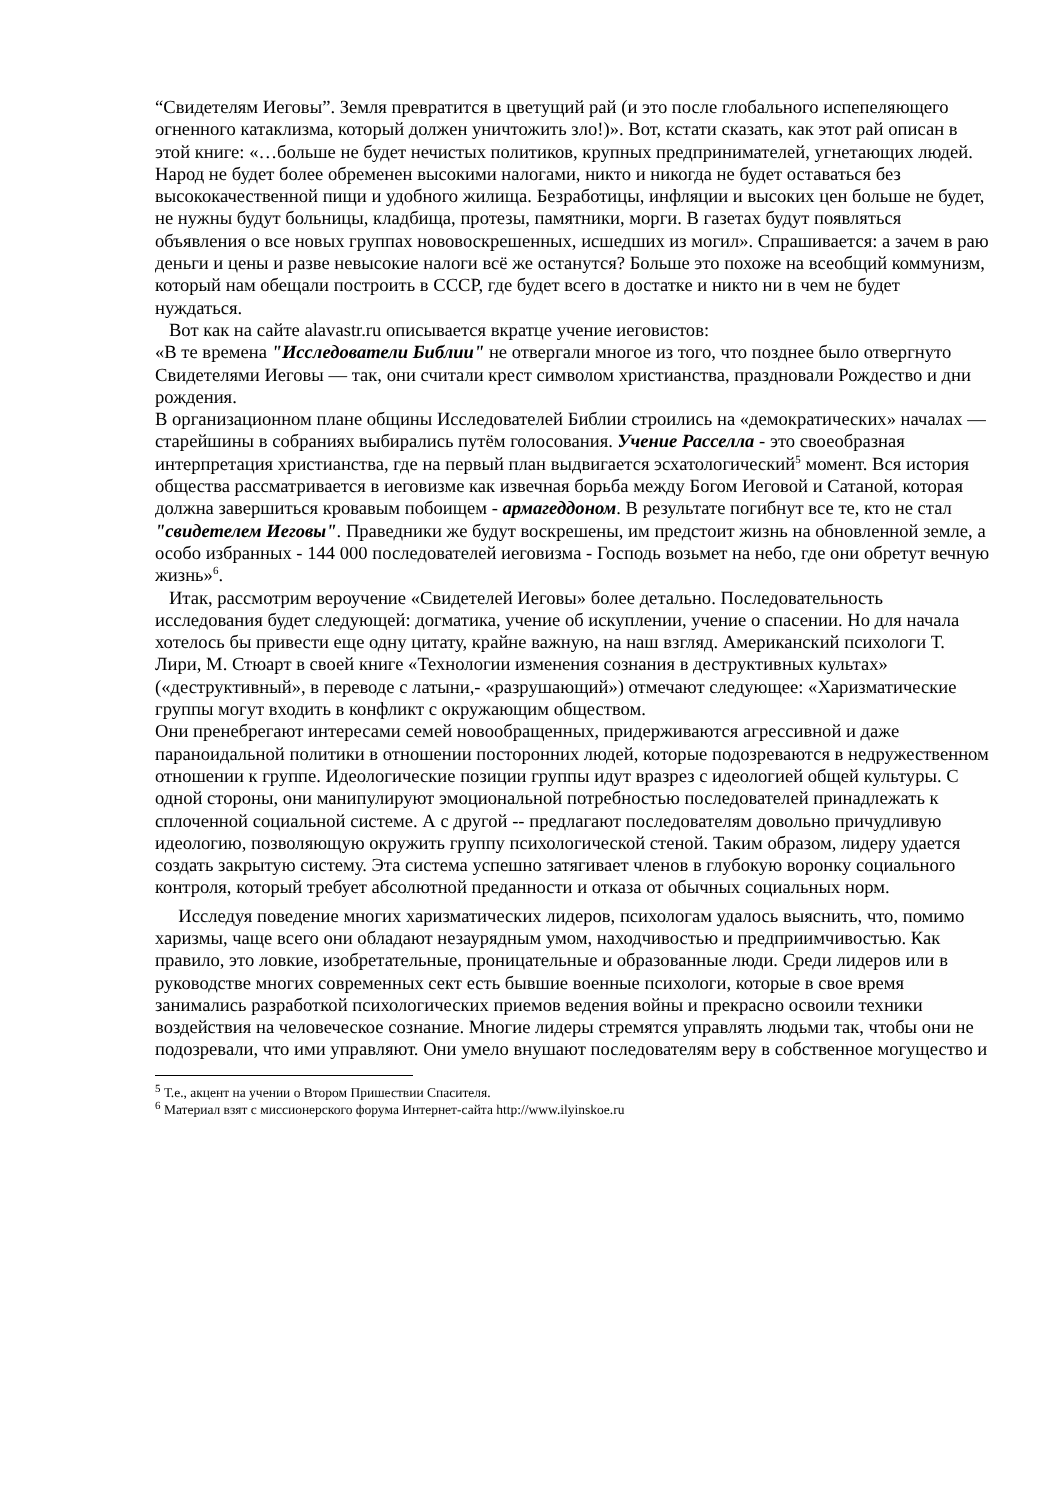“Свидетелям Иеговы”. Земля превратится в цветущий рай (и это после глобального испепеляющего огненного катаклизма, который должен уничтожить зло!)». Вот, кстати сказать, как этот рай описан в этой книге: «…больше не будет нечистых политиков, крупных предпринимателей, угнетающих людей. Народ не будет более обременен высокими налогами, никто и никогда не будет оставаться без высококачественной пищи и удобного жилища. Безработицы, инфляции и высоких цен больше не будет, не нужны будут больницы, кладбища, протезы, памятники, морги. В газетах будут появляться объявления о все новых группах нововоскрешенных, исшедших из могил». Спрашивается: а зачем в раю деньги и цены и разве невысокие налоги всё же останутся? Больше это похоже на всеобщий коммунизм, который нам обещали построить в СССР, где будет всего в достатке и никто ни в чем не будет нуждаться.
Вот как на сайте alavastr.ru описывается вкратце учение иеговистов:
«В те времена "Исследователи Библии" не отвергали многое из того, что позднее было отвергнуто Свидетелями Иеговы — так, они считали крест символом христианства, праздновали Рождество и дни рождения.
В организационном плане общины Исследователей Библии строились на «демократических» началах — старейшины в собраниях выбирались путём голосования. Учение Расселла - это своеобразная интерпретация христианства, где на первый план выдвигается эсхатологический<sup>5</sup> момент. Вся история общества рассматривается в иеговизме как извечная борьба между Богом Иеговой и Сатаной, которая должна завершиться кровавым побоищем - армагеддоном. В результате погибнут все те, кто не стал "свидетелем Иеговы". Праведники же будут воскрешены, им предстоит жизнь на обновленной земле, а особо избранных - 144 000 последователей иеговизма - Господь возьмет на небо, где они обретут вечную жизнь»<sup>6</sup>.
Итак, рассмотрим вероучение «Свидетелей Иеговы» более детально. Последовательность исследования будет следующей: догматика, учение об искуплении, учение о спасении. Но для начала хотелось бы привести еще одну цитату, крайне важную, на наш взгляд. Американский психологи Т. Лири, М. Стюарт в своей книге «Технологии изменения сознания в деструктивных культах» («деструктивный», в переводе с латыни,- «разрушающий») отмечают следующее: «Харизматические группы могут входить в конфликт с окружающим обществом.
Они пренебрегают интересами семей новообращенных, придерживаются агрессивной и даже параноидальной политики в отношении посторонних людей, которые подозреваются в недружественном отношении к группе. Идеологические позиции группы идут вразрез с идеологией общей культуры. С одной стороны, они манипулируют эмоциональной потребностью последователей принадлежать к сплоченной социальной системе. А с другой -- предлагают последователям довольно причудливую идеологию, позволяющую окружить группу психологической стеной. Таким образом, лидеру удается создать закрытую систему. Эта система успешно затягивает членов в глубокую воронку социального контроля, который требует абсолютной преданности и отказа от обычных социальных норм.
Исследуя поведение многих харизматических лидеров, психологам удалось выяснить, что, помимо харизмы, чаще всего они обладают незаурядным умом, находчивостью и предприимчивостью. Как правило, это ловкие, изобретательные, проницательные и образованные люди. Среди лидеров или в руководстве многих современных сект есть бывшие военные психологи, которые в свое время занимались разработкой психологических приемов ведения войны и прекрасно освоили техники воздействия на человеческое сознание. Многие лидеры стремятся управлять людьми так, чтобы они не подозревали, что ими управляют. Они умело внушают последователям веру в собственное могущество и
<sup>5</sup> Т.е., акцент на учении о Втором Пришествии Спасителя.
<sup>6</sup> Материал взят с миссионерского форума Интернет-сайта http://www.ilyinskoe.ru